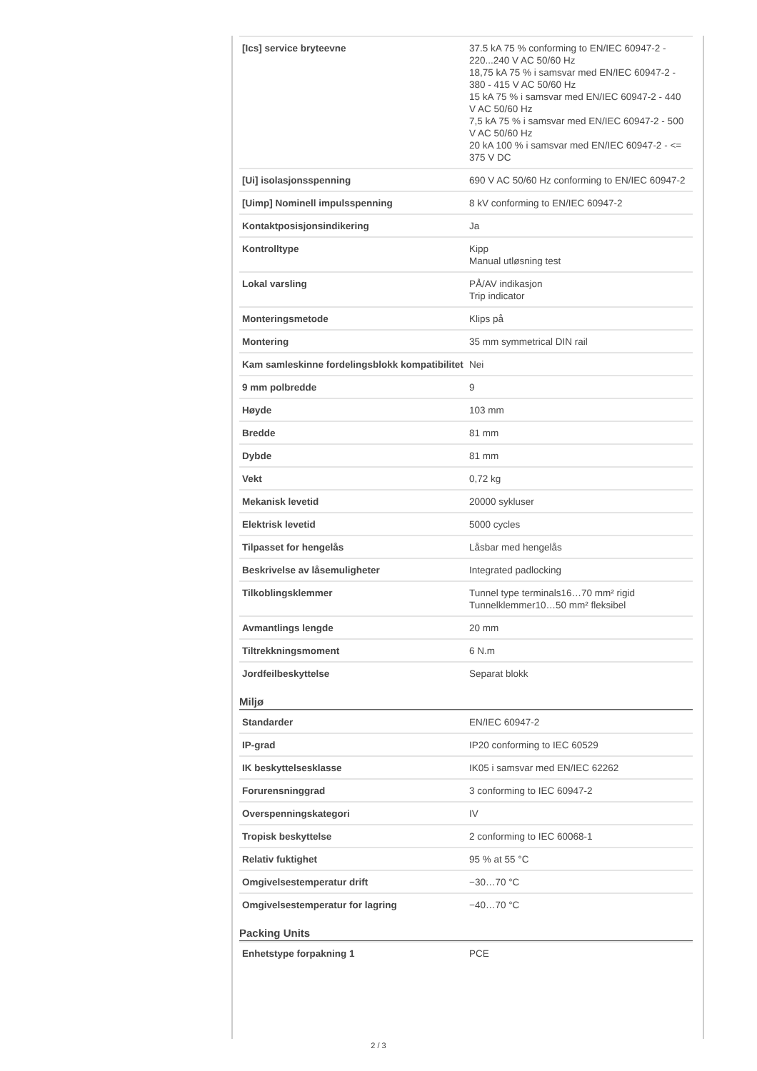| [Ics] service bryteevne | 37.5 kA 75 % conforming to EN/IEC 60947-2 - 220...240 V AC 50/60 Hz 18,75 kA 75 % i samsvar med EN/IEC 60947-2 - 380 - 415 V AC 50/60 Hz 15 kA 75 % i samsvar med EN/IEC 60947-2 - 440 V AC 50/60 Hz 7,5 kA 75 % i samsvar med EN/IEC 60947-2 - 500 V AC 50/60 Hz 20 kA 100 % i samsvar med EN/IEC 60947-2 - <= 375 V DC |
| [Ui] isolasjonsspenning | 690 V AC 50/60 Hz conforming to EN/IEC 60947-2 |
| [Uimp] Nominell impulsspenning | 8 kV conforming to EN/IEC 60947-2 |
| Kontaktposisjonsindikering | Ja |
| Kontrolltype | Kipp Manual utløsning test |
| Lokal varsling | PÅ/AV indikasjon Trip indicator |
| Monteringsmetode | Klips på |
| Montering | 35 mm symmetrical DIN rail |
| Kam samleskinne fordelingsblokk kompatibilitet | Nei |
| 9 mm polbredde | 9 |
| Høyde | 103 mm |
| Bredde | 81 mm |
| Dybde | 81 mm |
| Vekt | 0,72 kg |
| Mekanisk levetid | 20000 sykluser |
| Elektrisk levetid | 5000 cycles |
| Tilpasset for hengelås | Låsbar med hengelås |
| Beskrivelse av låsemuligheter | Integrated padlocking |
| Tilkoblingsklemmer | Tunnel type terminals16…70 mm² rigid Tunnelklemmer10…50 mm² fleksibel |
| Avmantlings lengde | 20 mm |
| Tiltrekkningsmoment | 6 N.m |
| Jordfeilbeskyttelse | Separat blokk |
Miljø
| Standarder | EN/IEC 60947-2 |
| IP-grad | IP20 conforming to IEC 60529 |
| IK beskyttelsesklasse | IK05 i samsvar med EN/IEC 62262 |
| Forurensninggrad | 3 conforming to IEC 60947-2 |
| Overspenningskategori | IV |
| Tropisk beskyttelse | 2 conforming to IEC 60068-1 |
| Relativ fuktighet | 95 % at 55 °C |
| Omgivelsestemperatur drift | −30…70 °C |
| Omgivelsestemperatur for lagring | −40…70 °C |
Packing Units
| Enhetstype forpakning 1 | PCE |
2 / 3